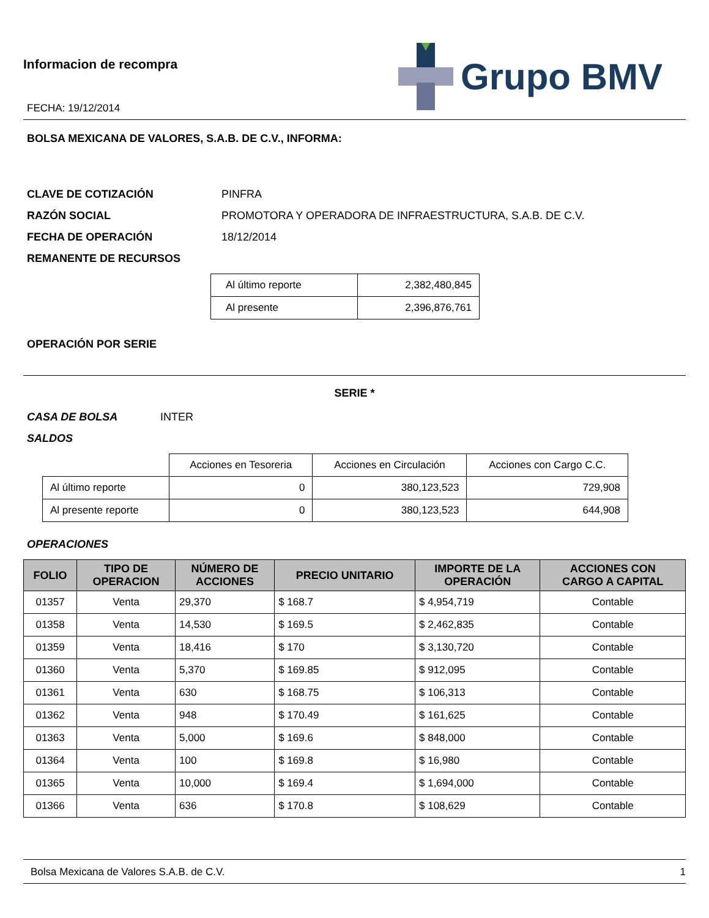Informacion de recompra
FECHA: 19/12/2014
Grupo BMV
BOLSA MEXICANA DE VALORES, S.A.B. DE C.V., INFORMA:
CLAVE DE COTIZACIÓN PINFRA
RAZÓN SOCIAL PROMOTORA Y OPERADORA DE INFRAESTRUCTURA, S.A.B. DE C.V.
FECHA DE OPERACIÓN 18/12/2014
REMANENTE DE RECURSOS
| Al último reporte | 2,382,480,845 |
| Al presente | 2,396,876,761 |
OPERACIÓN POR SERIE
SERIE *
CASA DE BOLSA INTER
SALDOS
| | Acciones en Tesoreria | Acciones en Circulación | Acciones con Cargo C.C. |
| Al último reporte | 0 | 380,123,523 | 729,908 |
| Al presente reporte | 0 | 380,123,523 | 644,908 |
OPERACIONES
| FOLIO | TIPO DE OPERACION | NÚMERO DE ACCIONES | PRECIO UNITARIO | IMPORTE DE LA OPERACIÓN | ACCIONES CON CARGO A CAPITAL |
| --- | --- | --- | --- | --- | --- |
| 01357 | Venta | 29,370 | $ 168.7 | $ 4,954,719 | Contable |
| 01358 | Venta | 14,530 | $ 169.5 | $ 2,462,835 | Contable |
| 01359 | Venta | 18,416 | $ 170 | $ 3,130,720 | Contable |
| 01360 | Venta | 5,370 | $ 169.85 | $ 912,095 | Contable |
| 01361 | Venta | 630 | $ 168.75 | $ 106,313 | Contable |
| 01362 | Venta | 948 | $ 170.49 | $ 161,625 | Contable |
| 01363 | Venta | 5,000 | $ 169.6 | $ 848,000 | Contable |
| 01364 | Venta | 100 | $ 169.8 | $ 16,980 | Contable |
| 01365 | Venta | 10,000 | $ 169.4 | $ 1,694,000 | Contable |
| 01366 | Venta | 636 | $ 170.8 | $ 108,629 | Contable |
Bolsa Mexicana de Valores S.A.B. de C.V. 1